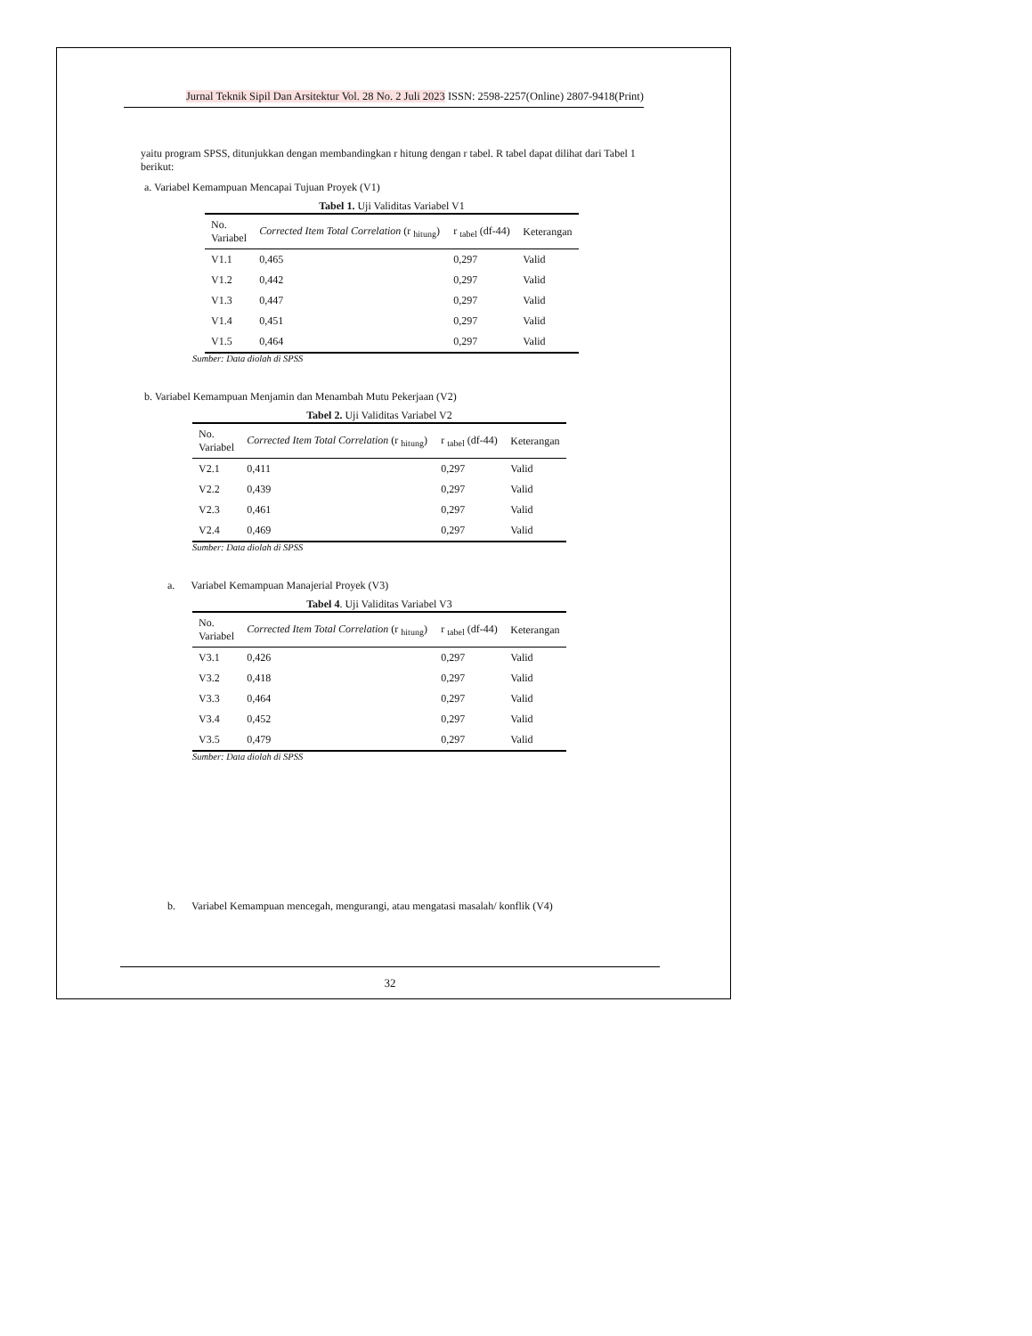Jurnal Teknik Sipil Dan Arsitektur Vol. 28 No. 2 Juli 2023 ISSN: 2598-2257(Online) 2807-9418(Print)
yaitu program SPSS, ditunjukkan dengan membandingkan r hitung dengan r tabel. R tabel dapat dilihat dari Tabel 1 berikut:
a. Variabel Kemampuan Mencapai Tujuan Proyek (V1)
Tabel 1. Uji Validitas Variabel V1
| No. Variabel | Corrected Item Total Correlation (r <sub>hitung</sub>) | r <sub>tabel</sub> (df-44) | Keterangan |
| --- | --- | --- | --- |
| V1.1 | 0,465 | 0,297 | Valid |
| V1.2 | 0,442 | 0,297 | Valid |
| V1.3 | 0,447 | 0,297 | Valid |
| V1.4 | 0,451 | 0,297 | Valid |
| V1.5 | 0,464 | 0,297 | Valid |
Sumber: Data diolah di SPSS
b. Variabel Kemampuan Menjamin dan Menambah Mutu Pekerjaan (V2)
Tabel 2. Uji Validitas Variabel V2
| No. Variabel | Corrected Item Total Correlation (r <sub>hitung</sub>) | r <sub>tabel</sub> (df-44) | Keterangan |
| --- | --- | --- | --- |
| V2.1 | 0,411 | 0,297 | Valid |
| V2.2 | 0,439 | 0,297 | Valid |
| V2.3 | 0,461 | 0,297 | Valid |
| V2.4 | 0,469 | 0,297 | Valid |
Sumber: Data diolah di SPSS
a. Variabel Kemampuan Manajerial Proyek (V3)
Tabel 4. Uji Validitas Variabel V3
| No. Variabel | Corrected Item Total Correlation (r <sub>hitung</sub>) | r <sub>tabel</sub> (df-44) | Keterangan |
| --- | --- | --- | --- |
| V3.1 | 0,426 | 0,297 | Valid |
| V3.2 | 0,418 | 0,297 | Valid |
| V3.3 | 0,464 | 0,297 | Valid |
| V3.4 | 0,452 | 0,297 | Valid |
| V3.5 | 0,479 | 0,297 | Valid |
Sumber: Data diolah di SPSS
b. Variabel Kemampuan mencegah, mengurangi, atau mengatasi masalah/ konflik (V4)
32